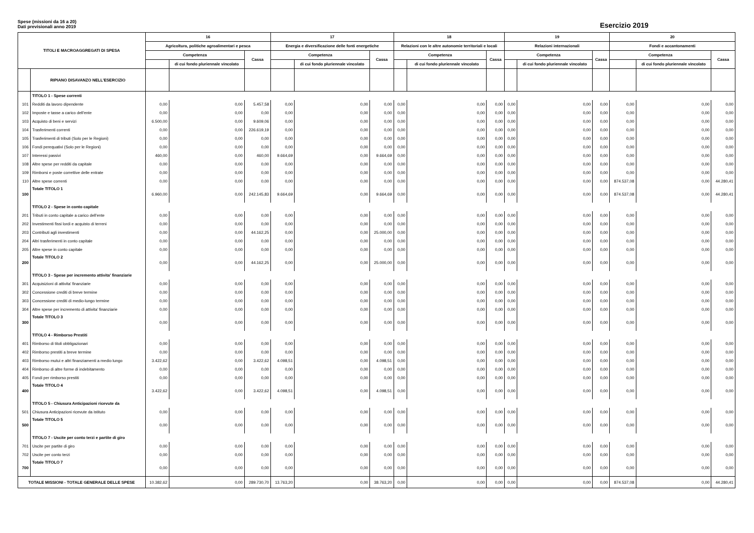Spese (missioni da 16 a 20)
Dati previsionali anno 2019
Esercizio 2019
| TITOLI E MACROAGGREGATI DI SPESA | | 16 | | | 17 | | | 18 | | | 19 | | | 20 | | |
| --- | --- | --- | --- | --- | --- | --- | --- | --- | --- | --- | --- | --- | --- | --- | --- | --- |
| | | Agricoltura, politiche agroalimentari e pesca | | | Energia e diversificazione delle fonti energetiche | | | Relazioni con le altre autonomie territoriali e locali | | | Relazioni internazionali | | | Fondi e accantonamenti | | |
| | | Competenza | | Cassa | Competenza | | Cassa | Competenza | | Cassa | Competenza | | Cassa | Competenza | | Cassa |
| | | | di cui fondo pluriennale vincolato | | | di cui fondo pluriennale vincolato | | | di cui fondo pluriennale vincolato | | | di cui fondo pluriennale vincolato | | | di cui fondo pluriennale vincolato | |
| | RIPIANO DISAVANZO NELL'ESERCIZIO | | | | | | | | | | | | | | | |
| | TITOLO 1 - Spese correnti | | | | | | | | | | | | | | | |
| 101 | Redditi da lavoro dipendente | 0,00 | 0,00 | 5.457,58 | 0,00 | 0,00 | 0,00 | 0,00 | 0,00 | 0,00 | 0,00 | 0,00 | 0,00 | 0,00 | 0,00 | 0,00 |
| 102 | Imposte e tasse a carico dell'ente | 0,00 | 0,00 | 0,00 | 0,00 | 0,00 | 0,00 | 0,00 | 0,00 | 0,00 | 0,00 | 0,00 | 0,00 | 0,00 | 0,00 | 0,00 |
| 103 | Acquisto di beni e servizi | 6.500,00 | 0,00 | 9.609,06 | 0,00 | 0,00 | 0,00 | 0,00 | 0,00 | 0,00 | 0,00 | 0,00 | 0,00 | 0,00 | 0,00 | 0,00 |
| 104 | Trasferimenti correnti | 0,00 | 0,00 | 226.619,19 | 0,00 | 0,00 | 0,00 | 0,00 | 0,00 | 0,00 | 0,00 | 0,00 | 0,00 | 0,00 | 0,00 | 0,00 |
| 105 | Trasferimenti di tributi (Solo per le Regioni) | 0,00 | 0,00 | 0,00 | 0,00 | 0,00 | 0,00 | 0,00 | 0,00 | 0,00 | 0,00 | 0,00 | 0,00 | 0,00 | 0,00 | 0,00 |
| 106 | Fondi perequativi (Solo per le Regioni) | 0,00 | 0,00 | 0,00 | 0,00 | 0,00 | 0,00 | 0,00 | 0,00 | 0,00 | 0,00 | 0,00 | 0,00 | 0,00 | 0,00 | 0,00 |
| 107 | Interessi passivi | 460,00 | 0,00 | 460,00 | 9.664,69 | 0,00 | 9.664,69 | 0,00 | 0,00 | 0,00 | 0,00 | 0,00 | 0,00 | 0,00 | 0,00 | 0,00 |
| 108 | Altre spese per redditi da capitale | 0,00 | 0,00 | 0,00 | 0,00 | 0,00 | 0,00 | 0,00 | 0,00 | 0,00 | 0,00 | 0,00 | 0,00 | 0,00 | 0,00 | 0,00 |
| 109 | Rimborsi e poste correttive delle entrate | 0,00 | 0,00 | 0,00 | 0,00 | 0,00 | 0,00 | 0,00 | 0,00 | 0,00 | 0,00 | 0,00 | 0,00 | 0,00 | 0,00 | 0,00 |
| 110 | Altre spese correnti | 0,00 | 0,00 | 0,00 | 0,00 | 0,00 | 0,00 | 0,00 | 0,00 | 0,00 | 0,00 | 0,00 | 0,00 | 874.537,08 | 0,00 | 44.280,41 |
| 100 | Totale TITOLO 1 | 6.960,00 | 0,00 | 242.145,83 | 9.664,69 | 0,00 | 9.664,69 | 0,00 | 0,00 | 0,00 | 0,00 | 0,00 | 0,00 | 874.537,08 | 0,00 | 44.280,41 |
| | TITOLO 2 - Spese in conto capitale | | | | | | | | | | | | | | | |
| 201 | Tributi in conto capitale a carico dell'ente | 0,00 | 0,00 | 0,00 | 0,00 | 0,00 | 0,00 | 0,00 | 0,00 | 0,00 | 0,00 | 0,00 | 0,00 | 0,00 | 0,00 | 0,00 |
| 202 | Investimenti fissi lordi e acquisto di terreni | 0,00 | 0,00 | 0,00 | 0,00 | 0,00 | 0,00 | 0,00 | 0,00 | 0,00 | 0,00 | 0,00 | 0,00 | 0,00 | 0,00 | 0,00 |
| 203 | Contributi agli investimenti | 0,00 | 0,00 | 44.162,25 | 0,00 | 0,00 | 25.000,00 | 0,00 | 0,00 | 0,00 | 0,00 | 0,00 | 0,00 | 0,00 | 0,00 | 0,00 |
| 204 | Altri trasferimenti in conto capitale | 0,00 | 0,00 | 0,00 | 0,00 | 0,00 | 0,00 | 0,00 | 0,00 | 0,00 | 0,00 | 0,00 | 0,00 | 0,00 | 0,00 | 0,00 |
| 205 | Altre spese in conto capitale | 0,00 | 0,00 | 0,00 | 0,00 | 0,00 | 0,00 | 0,00 | 0,00 | 0,00 | 0,00 | 0,00 | 0,00 | 0,00 | 0,00 | 0,00 |
| 200 | Totale TITOLO 2 | 0,00 | 0,00 | 44.162,25 | 0,00 | 0,00 | 25.000,00 | 0,00 | 0,00 | 0,00 | 0,00 | 0,00 | 0,00 | 0,00 | 0,00 | 0,00 |
| | TITOLO 3 - Spese per incremento attivita' finanziarie | | | | | | | | | | | | | | | |
| 301 | Acquisizioni di attivita' finanziarie | 0,00 | 0,00 | 0,00 | 0,00 | 0,00 | 0,00 | 0,00 | 0,00 | 0,00 | 0,00 | 0,00 | 0,00 | 0,00 | 0,00 | 0,00 |
| 302 | Concessione crediti di breve termine | 0,00 | 0,00 | 0,00 | 0,00 | 0,00 | 0,00 | 0,00 | 0,00 | 0,00 | 0,00 | 0,00 | 0,00 | 0,00 | 0,00 | 0,00 |
| 303 | Concessione crediti di medio-lungo termine | 0,00 | 0,00 | 0,00 | 0,00 | 0,00 | 0,00 | 0,00 | 0,00 | 0,00 | 0,00 | 0,00 | 0,00 | 0,00 | 0,00 | 0,00 |
| 304 | Altre spese per incremento di attivita' finanziarie | 0,00 | 0,00 | 0,00 | 0,00 | 0,00 | 0,00 | 0,00 | 0,00 | 0,00 | 0,00 | 0,00 | 0,00 | 0,00 | 0,00 | 0,00 |
| 300 | Totale TITOLO 3 | 0,00 | 0,00 | 0,00 | 0,00 | 0,00 | 0,00 | 0,00 | 0,00 | 0,00 | 0,00 | 0,00 | 0,00 | 0,00 | 0,00 | 0,00 |
| | TITOLO 4 - Rimborso Prestiti | | | | | | | | | | | | | | | |
| 401 | Rimborso di titoli obbligazionari | 0,00 | 0,00 | 0,00 | 0,00 | 0,00 | 0,00 | 0,00 | 0,00 | 0,00 | 0,00 | 0,00 | 0,00 | 0,00 | 0,00 | 0,00 |
| 402 | Rimborso prestiti a breve termine | 0,00 | 0,00 | 0,00 | 0,00 | 0,00 | 0,00 | 0,00 | 0,00 | 0,00 | 0,00 | 0,00 | 0,00 | 0,00 | 0,00 | 0,00 |
| 403 | Rimborso mutui e altri finanziamenti a medio lungo | 3.422,62 | 0,00 | 3.422,62 | 4.098,51 | 0,00 | 4.098,51 | 0,00 | 0,00 | 0,00 | 0,00 | 0,00 | 0,00 | 0,00 | 0,00 | 0,00 |
| 404 | Rimborso di altre forme di indebitamento | 0,00 | 0,00 | 0,00 | 0,00 | 0,00 | 0,00 | 0,00 | 0,00 | 0,00 | 0,00 | 0,00 | 0,00 | 0,00 | 0,00 | 0,00 |
| 405 | Fondi per rimborso prestiti | 0,00 | 0,00 | 0,00 | 0,00 | 0,00 | 0,00 | 0,00 | 0,00 | 0,00 | 0,00 | 0,00 | 0,00 | 0,00 | 0,00 | 0,00 |
| 400 | Totale TITOLO 4 | 3.422,62 | 0,00 | 3.422,62 | 4.098,51 | 0,00 | 4.098,51 | 0,00 | 0,00 | 0,00 | 0,00 | 0,00 | 0,00 | 0,00 | 0,00 | 0,00 |
| | TITOLO 5 - Chiusura Anticipazioni ricevute da | | | | | | | | | | | | | | | |
| 501 | Chiusura Anticipazioni ricevute da istituto | 0,00 | 0,00 | 0,00 | 0,00 | 0,00 | 0,00 | 0,00 | 0,00 | 0,00 | 0,00 | 0,00 | 0,00 | 0,00 | 0,00 | 0,00 |
| 500 | Totale TITOLO 5 | 0,00 | 0,00 | 0,00 | 0,00 | 0,00 | 0,00 | 0,00 | 0,00 | 0,00 | 0,00 | 0,00 | 0,00 | 0,00 | 0,00 | 0,00 |
| | TITOLO 7 - Uscite per conto terzi e partite di giro | | | | | | | | | | | | | | | |
| 701 | Uscite per partite di giro | 0,00 | 0,00 | 0,00 | 0,00 | 0,00 | 0,00 | 0,00 | 0,00 | 0,00 | 0,00 | 0,00 | 0,00 | 0,00 | 0,00 | 0,00 |
| 702 | Uscite per conto terzi | 0,00 | 0,00 | 0,00 | 0,00 | 0,00 | 0,00 | 0,00 | 0,00 | 0,00 | 0,00 | 0,00 | 0,00 | 0,00 | 0,00 | 0,00 |
| 700 | Totale TITOLO 7 | 0,00 | 0,00 | 0,00 | 0,00 | 0,00 | 0,00 | 0,00 | 0,00 | 0,00 | 0,00 | 0,00 | 0,00 | 0,00 | 0,00 | 0,00 |
| TOTALE MISSIONI - TOTALE GENERALE DELLE SPESE | | 10.382,62 | 0,00 | 289.730,70 | 13.763,20 | 0,00 | 38.763,20 | 0,00 | 0,00 | 0,00 | 0,00 | 0,00 | 0,00 | 874.537,08 | 0,00 | 44.280,41 |